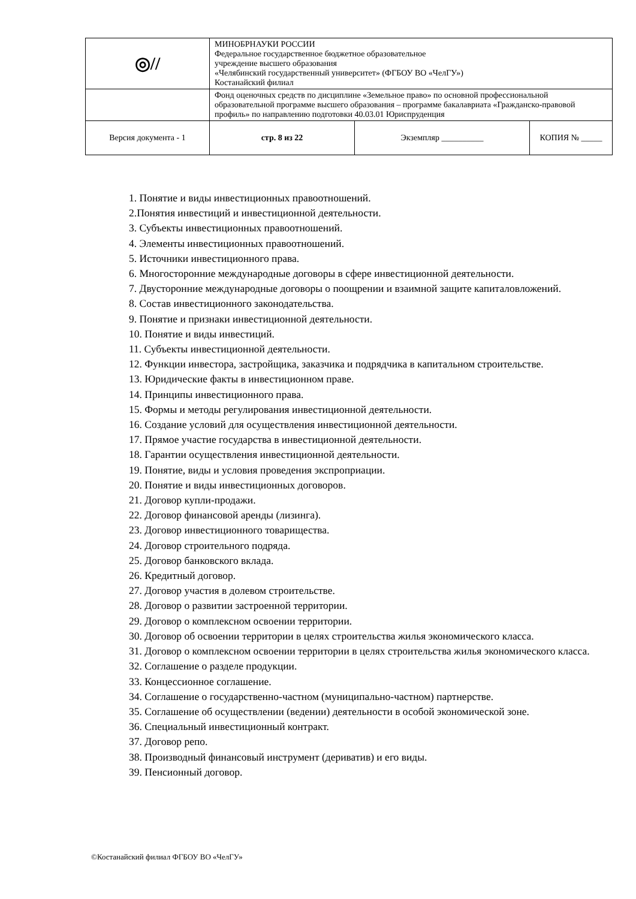| ◎// | МИНОБРНАУКИ РОССИИ Федеральное государственное бюджетное образовательное учреждение высшего образования «Челябинский государственный университет» (ФГБОУ ВО «ЧелГУ») Костанайский филиал | | |
| | Фонд оценочных средств по дисциплине «Земельное право» по основной профессиональной образовательной программе высшего образования – программе бакалавриата «Гражданско-правовой профиль» по направлению подготовки 40.03.01 Юриспруденция | | |
| Версия документа - 1 | стр. 8 из 22 | Экземпляр __________ | КОПИЯ № _____ |
1. Понятие и виды инвестиционных правоотношений.
2.Понятия инвестиций и инвестиционной деятельности.
3. Субъекты инвестиционных правоотношений.
4. Элементы инвестиционных правоотношений.
5. Источники инвестиционного права.
6. Многосторонние международные договоры в сфере инвестиционной деятельности.
7. Двусторонние международные договоры о поощрении и взаимной защите капиталовложений.
8. Состав инвестиционного законодательства.
9. Понятие и признаки инвестиционной деятельности.
10. Понятие и виды инвестиций.
11. Субъекты инвестиционной деятельности.
12. Функции инвестора, застройщика, заказчика и подрядчика в капитальном строительстве.
13. Юридические факты в инвестиционном праве.
14. Принципы инвестиционного права.
15. Формы и методы регулирования инвестиционной деятельности.
16. Создание условий для осуществления инвестиционной деятельности.
17. Прямое участие государства в инвестиционной деятельности.
18. Гарантии осуществления инвестиционной деятельности.
19. Понятие, виды и условия проведения экспроприации.
20. Понятие и виды инвестиционных договоров.
21. Договор купли-продажи.
22. Договор финансовой аренды (лизинга).
23. Договор инвестиционного товарищества.
24. Договор строительного подряда.
25. Договор банковского вклада.
26. Кредитный договор.
27. Договор участия в долевом строительстве.
28. Договор о развитии застроенной территории.
29. Договор о комплексном освоении территории.
30. Договор об освоении территории в целях строительства жилья экономического класса.
31. Договор о комплексном освоении территории в целях строительства жилья экономического класса.
32. Соглашение о разделе продукции.
33. Концессионное соглашение.
34. Соглашение о государственно-частном (муниципально-частном) партнерстве.
35. Соглашение об осуществлении (ведении) деятельности в особой экономической зоне.
36. Специальный инвестиционный контракт.
37. Договор репо.
38. Производный финансовый инструмент (дериватив) и его виды.
39. Пенсионный договор.
©Костанайский филиал ФГБОУ ВО «ЧелГУ»